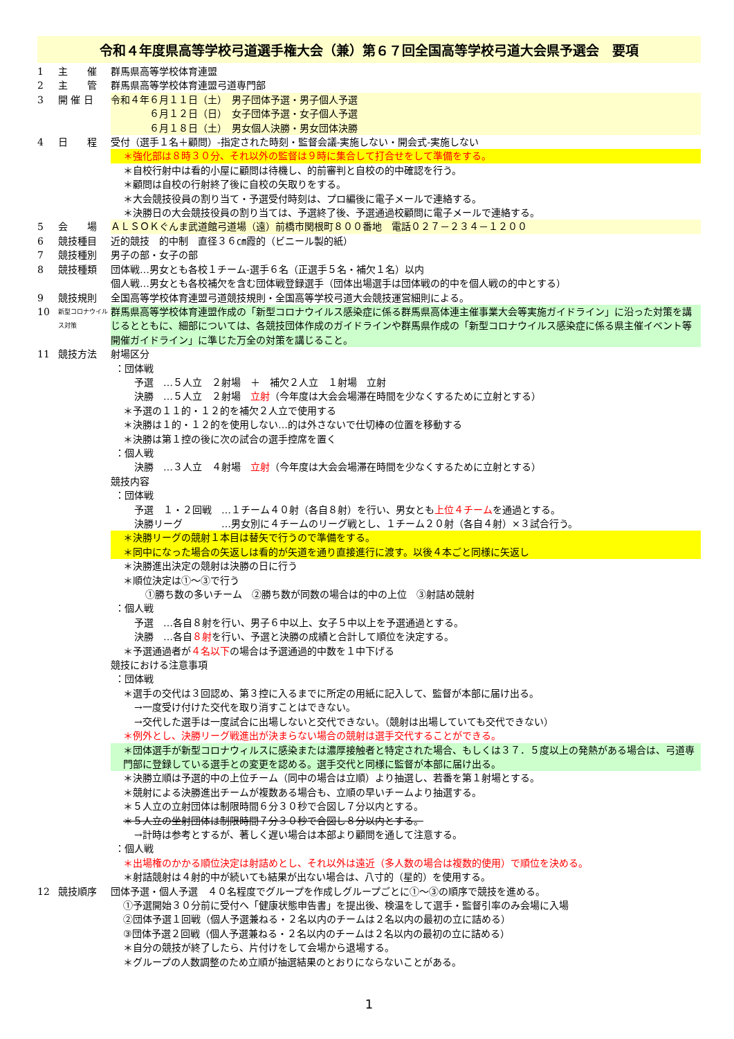令和４年度県高等学校弓道選手権大会（兼）第６７回全国高等学校弓道大会県予選会　要項
1 主　　催 群馬県高等学校体育連盟
2 主　　管 群馬県高等学校体育連盟弓道専門部
3 開 催 日 令和４年６月１１日（土）　男子団体予選・男子個人予選
　　　　６月１２日（日）　女子団体予選・女子個人予選
　　　　６月１８日（土）　男女個人決勝・男女団体決勝
4 日　　程 受付（選手１名＋顧問）-指定された時刻・監督会議-実施しない・開会式-実施しない
＊強化部は８時３０分、それ以外の監督は９時に集合して打合せをして準備をする。
＊自校行射中は看的小屋に顧問は待機し、的前審判と自校の的中確認を行う。
＊顧問は自校の行射終了後に自校の矢取りをする。
＊大会競技役員の割り当て・予選受付時刻は、プロ編後に電子メールで連絡する。
＊決勝日の大会競技役員の割り当ては、予選終了後、予選通過校顧問に電子メールで連絡する。
5 会　　場 ＡＬＳＯＫぐんま武道館弓道場（遠）前橋市関根町８００番地　電話０２７－２３４－１２００
6 競技種目 近的競技　的中制　直径３６㎝霞的（ビニール製的紙）
7 競技種別 男子の部・女子の部
8 競技種類 団体戦…男女とも各校１チーム-選手６名（正選手５名・補欠１名）以内
個人戦…男女とも各校補欠を含む団体戦登録選手（団体出場選手は団体戦の的中を個人戦の的中とする）
9 競技規則 全国高等学校体育連盟弓道競技規則・全国高等学校弓道大会競技運営細則による。
10
新型コロナウイルス対策
群馬県高等学校体育連盟作成の「新型コロナウイルス感染症に係る群馬県高体連主催事業大会等実施ガイドライン」に沿った対策を講じるとともに、細部については、各競技団体作成のガイドラインや群馬県作成の「新型コロナウイルス感染症に係る県主催イベント等開催ガイドライン」に準じた万全の対策を講じること。
11 競技方法 射場区分
：団体戦
予選　…５人立　２射場　＋　補欠２人立　１射場　立射
決勝　…５人立　２射場　立射（今年度は大会会場滞在時間を少なくするために立射とする）
＊予選の１１的・１２的を補欠２人立で使用する
＊決勝は１的・１２的を使用しない…的は外さないで仕切棒の位置を移動する
＊決勝は第１控の後に次の試合の選手控席を置く
：個人戦
決勝　…３人立　４射場　立射（今年度は大会会場滞在時間を少なくするために立射とする）
競技内容
：団体戦
予選　１・２回戦　…１チーム４０射（各自８射）を行い、男女とも上位４チームを通過とする。
決勝リーグ　　　　…男女別に４チームのリーグ戦とし、１チーム２０射（各自４射）×３試合行う。
＊決勝リーグの競射１本目は替矢で行うので準備をする。
＊同中になった場合の矢返しは看的が矢道を通り直接進行に渡す。以後４本ごと同様に矢返し
＊決勝進出決定の競射は決勝の日に行う
＊順位決定は①～③で行う
①勝ち数の多いチーム　②勝ち数が同数の場合は的中の上位　③射詰め競射
：個人戦
予選　…各自８射を行い、男子６中以上、女子５中以上を予選通過とする。
決勝　…各自８射を行い、予選と決勝の成績と合計して順位を決定する。
＊予選通過者が４名以下の場合は予選通過的中数を１中下げる
競技における注意事項
：団体戦
＊選手の交代は３回認め、第３控に入るまでに所定の用紙に記入して、監督が本部に届け出る。
→一度受け付けた交代を取り消すことはできない。
→交代した選手は一度試合に出場しないと交代できない。（競射は出場していても交代できない）
＊例外とし、決勝リーグ戦進出が決まらない場合の競射は選手交代することができる。
＊団体選手が新型コロナウィルスに感染または濃厚接触者と特定された場合、もしくは３７．５度以上の発熱がある場合は、弓道専門部に登録している選手との変更を認める。選手交代と同様に監督が本部に届け出る。
＊決勝立順は予選的中の上位チーム（同中の場合は立順）より抽選し、若番を第１射場とする。
＊競射による決勝進出チームが複数ある場合も、立順の早いチームより抽選する。
＊５人立の立射団体は制限時間６分３０秒で合図し７分以内とする。
＊５人立の坐射団体は制限時間７分３０秒で合図し８分以内とする。
→計時は参考とするが、著しく遅い場合は本部より顧問を通して注意する。
：個人戦
＊出場権のかかる順位決定は射詰めとし、それ以外は遠近（多人数の場合は複数的使用）で順位を決める。
＊射詰競射は４射的中が続いても結果が出ない場合は、八寸的（星的）を使用する。
12 競技順序 団体予選・個人予選　４０名程度でグループを作成しグループごとに①～③の順序で競技を進める。
①予選開始３０分前に受付へ「健康状態申告書」を提出後、検温をして選手・監督引率のみ会場に入場
②団体予選１回戦（個人予選兼ねる・２名以内のチームは２名以内の最初の立に詰める）
③団体予選２回戦（個人予選兼ねる・２名以内のチームは２名以内の最初の立に詰める）
＊自分の競技が終了したら、片付けをして会場から退場する。
＊グループの人数調整のため立順が抽選結果のとおりにならないことがある。
1